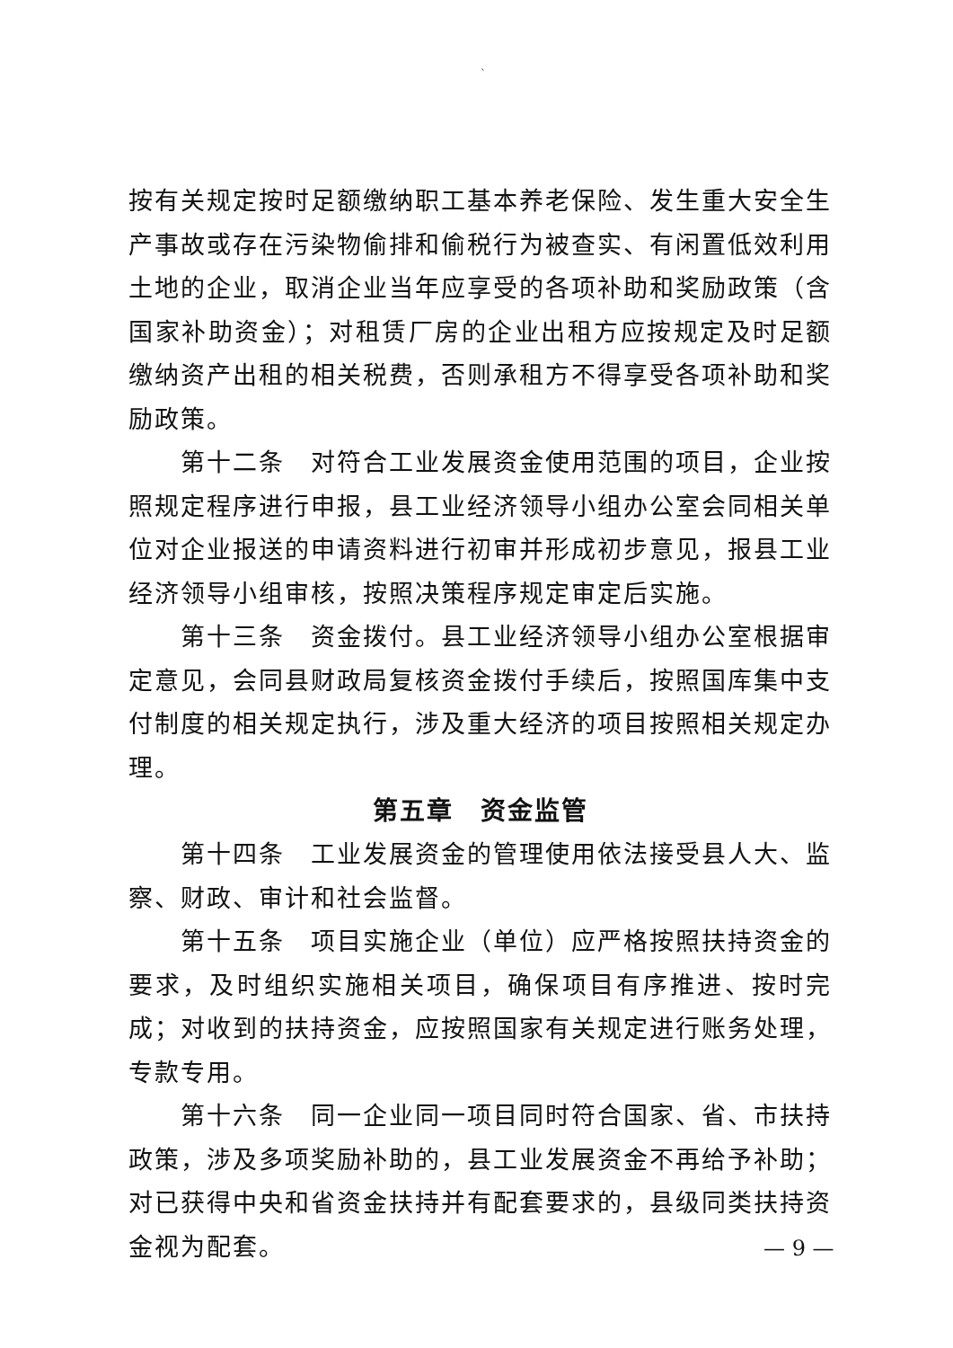`
按有关规定按时足额缴纳职工基本养老保险、发生重大安全生产事故或存在污染物偷排和偷税行为被查实、有闲置低效利用土地的企业，取消企业当年应享受的各项补助和奖励政策（含国家补助资金）；对租赁厂房的企业出租方应按规定及时足额缴纳资产出租的相关税费，否则承租方不得享受各项补助和奖励政策。
第十二条　对符合工业发展资金使用范围的项目，企业按照规定程序进行申报，县工业经济领导小组办公室会同相关单位对企业报送的申请资料进行初审并形成初步意见，报县工业经济领导小组审核，按照决策程序规定审定后实施。
第十三条　资金拨付。县工业经济领导小组办公室根据审定意见，会同县财政局复核资金拨付手续后，按照国库集中支付制度的相关规定执行，涉及重大经济的项目按照相关规定办理。
第五章　资金监管
第十四条　工业发展资金的管理使用依法接受县人大、监察、财政、审计和社会监督。
第十五条　项目实施企业（单位）应严格按照扶持资金的要求，及时组织实施相关项目，确保项目有序推进、按时完成；对收到的扶持资金，应按照国家有关规定进行账务处理，专款专用。
第十六条　同一企业同一项目同时符合国家、省、市扶持政策，涉及多项奖励补助的，县工业发展资金不再给予补助；对已获得中央和省资金扶持并有配套要求的，县级同类扶持资金视为配套。
— 9 —